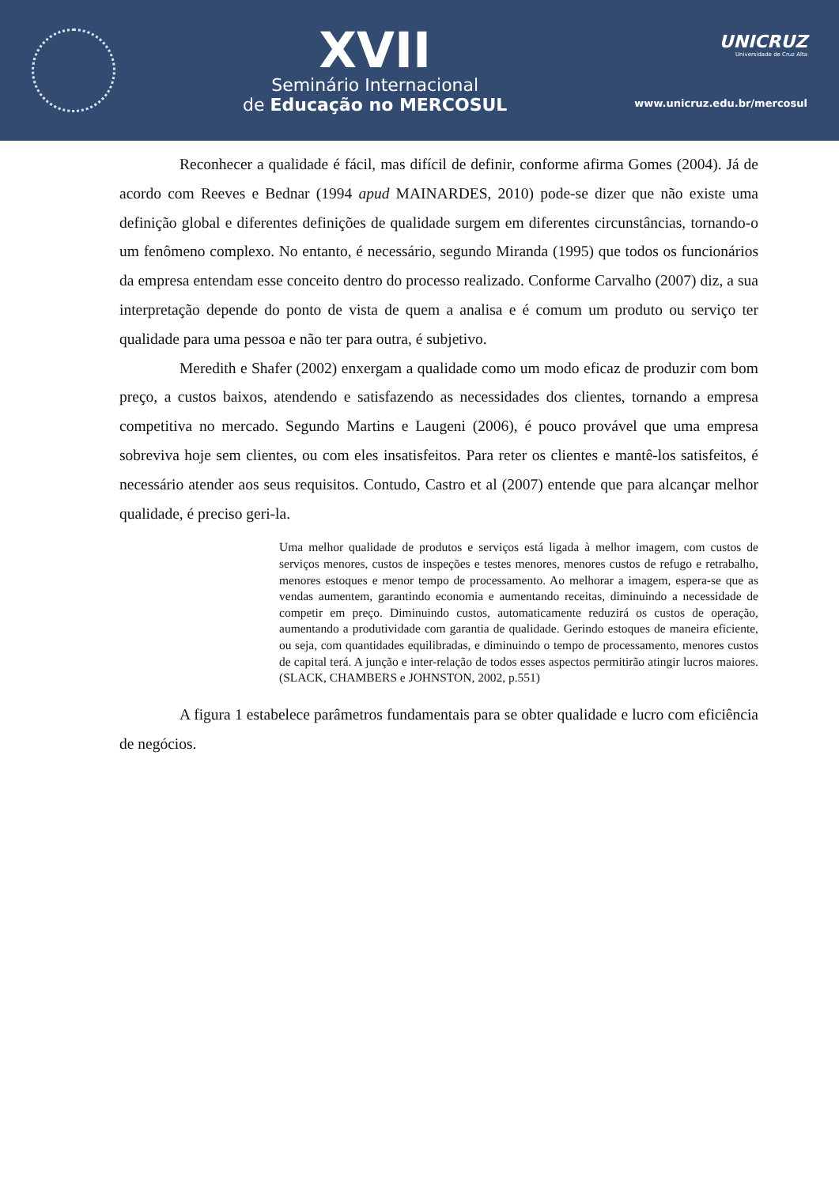XVII
Seminário Internacional
de Educação no MERCOSUL
UNICRUZ
Universidade de Cruz Alta
www.unicruz.edu.br/mercosul
Reconhecer a qualidade é fácil, mas difícil de definir, conforme afirma Gomes (2004). Já de acordo com Reeves e Bednar (1994 apud MAINARDES, 2010) pode-se dizer que não existe uma definição global e diferentes definições de qualidade surgem em diferentes circunstâncias, tornando-o um fenômeno complexo. No entanto, é necessário, segundo Miranda (1995) que todos os funcionários da empresa entendam esse conceito dentro do processo realizado. Conforme Carvalho (2007) diz, a sua interpretação depende do ponto de vista de quem a analisa e é comum um produto ou serviço ter qualidade para uma pessoa e não ter para outra, é subjetivo.
Meredith e Shafer (2002) enxergam a qualidade como um modo eficaz de produzir com bom preço, a custos baixos, atendendo e satisfazendo as necessidades dos clientes, tornando a empresa competitiva no mercado. Segundo Martins e Laugeni (2006), é pouco provável que uma empresa sobreviva hoje sem clientes, ou com eles insatisfeitos. Para reter os clientes e mantê-los satisfeitos, é necessário atender aos seus requisitos. Contudo, Castro et al (2007) entende que para alcançar melhor qualidade, é preciso geri-la.
Uma melhor qualidade de produtos e serviços está ligada à melhor imagem, com custos de serviços menores, custos de inspeções e testes menores, menores custos de refugo e retrabalho, menores estoques e menor tempo de processamento. Ao melhorar a imagem, espera-se que as vendas aumentem, garantindo economia e aumentando receitas, diminuindo a necessidade de competir em preço. Diminuindo custos, automaticamente reduzirá os custos de operação, aumentando a produtividade com garantia de qualidade. Gerindo estoques de maneira eficiente, ou seja, com quantidades equilibradas, e diminuindo o tempo de processamento, menores custos de capital terá. A junção e inter-relação de todos esses aspectos permitirão atingir lucros maiores. (SLACK, CHAMBERS e JOHNSTON, 2002, p.551)
A figura 1 estabelece parâmetros fundamentais para se obter qualidade e lucro com eficiência de negócios.